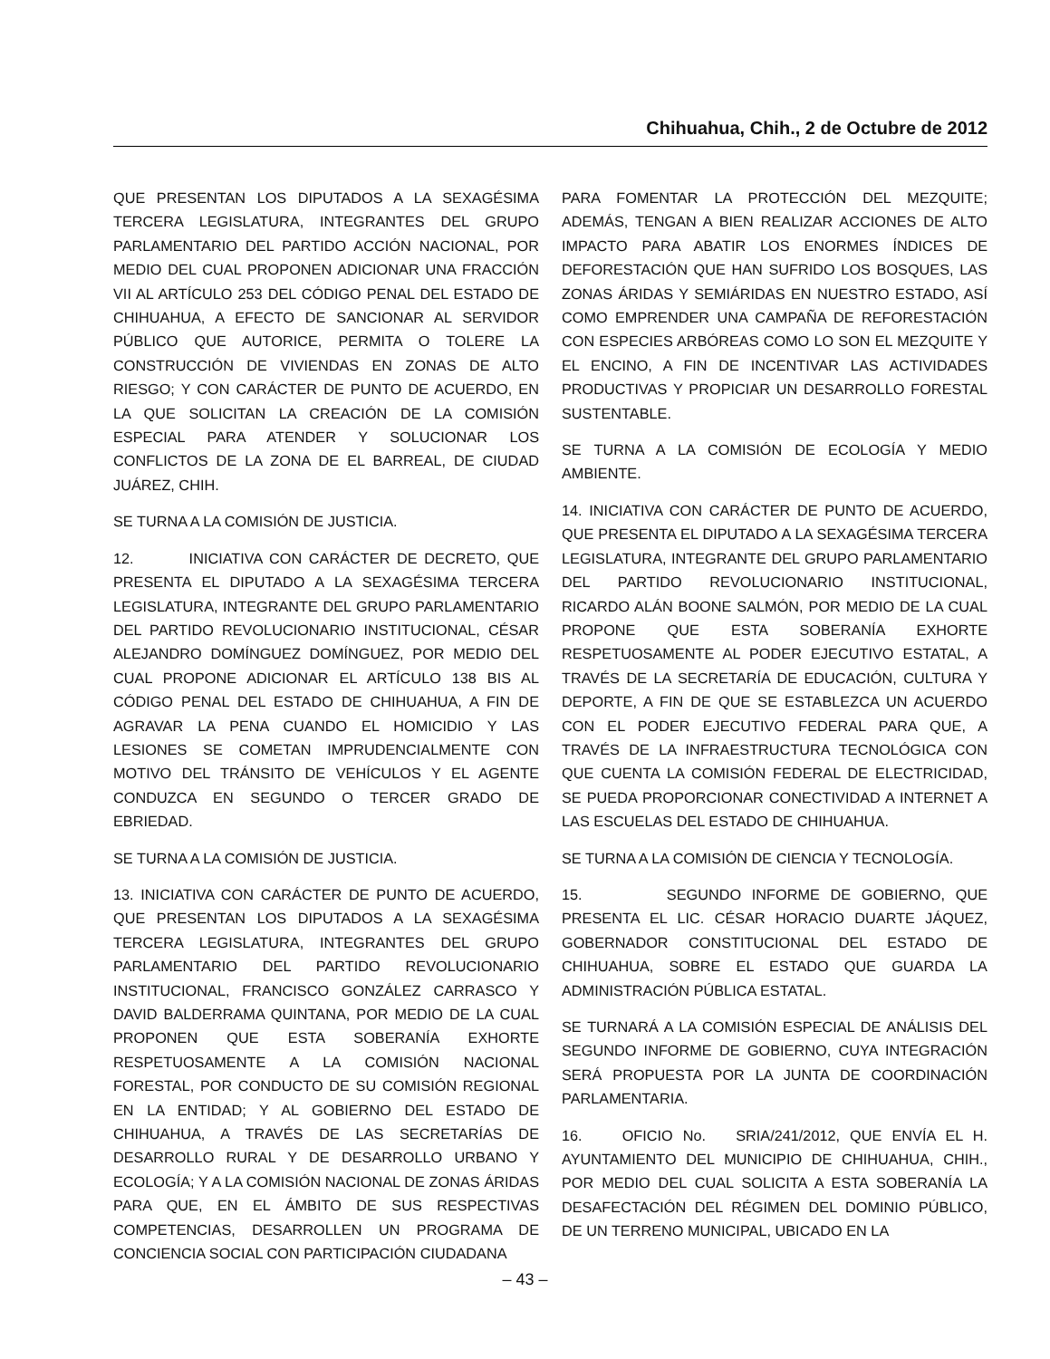Chihuahua, Chih., 2 de Octubre de 2012
QUE PRESENTAN LOS DIPUTADOS A LA SEXAGÉSIMA TERCERA LEGISLATURA, INTEGRANTES DEL GRUPO PARLAMENTARIO DEL PARTIDO ACCIÓN NACIONAL, POR MEDIO DEL CUAL PROPONEN ADICIONAR UNA FRACCIÓN VII AL ARTÍCULO 253 DEL CÓDIGO PENAL DEL ESTADO DE CHIHUAHUA, A EFECTO DE SANCIONAR AL SERVIDOR PÚBLICO QUE AUTORICE, PERMITA O TOLERE LA CONSTRUCCIÓN DE VIVIENDAS EN ZONAS DE ALTO RIESGO; Y CON CARÁCTER DE PUNTO DE ACUERDO, EN LA QUE SOLICITAN LA CREACIÓN DE LA COMISIÓN ESPECIAL PARA ATENDER Y SOLUCIONAR LOS CONFLICTOS DE LA ZONA DE EL BARREAL, DE CIUDAD JUÁREZ, CHIH.
SE TURNA A LA COMISIÓN DE JUSTICIA.
12. INICIATIVA CON CARÁCTER DE DECRETO, QUE PRESENTA EL DIPUTADO A LA SEXAGÉSIMA TERCERA LEGISLATURA, INTEGRANTE DEL GRUPO PARLAMENTARIO DEL PARTIDO REVOLUCIONARIO INSTITUCIONAL, CÉSAR ALEJANDRO DOMÍNGUEZ DOMÍNGUEZ, POR MEDIO DEL CUAL PROPONE ADICIONAR EL ARTÍCULO 138 BIS AL CÓDIGO PENAL DEL ESTADO DE CHIHUAHUA, A FIN DE AGRAVAR LA PENA CUANDO EL HOMICIDIO Y LAS LESIONES SE COMETAN IMPRUDENCIALMENTE CON MOTIVO DEL TRÁNSITO DE VEHÍCULOS Y EL AGENTE CONDUZCA EN SEGUNDO O TERCER GRADO DE EBRIEDAD.
SE TURNA A LA COMISIÓN DE JUSTICIA.
13. INICIATIVA CON CARÁCTER DE PUNTO DE ACUERDO, QUE PRESENTAN LOS DIPUTADOS A LA SEXAGÉSIMA TERCERA LEGISLATURA, INTEGRANTES DEL GRUPO PARLAMENTARIO DEL PARTIDO REVOLUCIONARIO INSTITUCIONAL, FRANCISCO GONZÁLEZ CARRASCO Y DAVID BALDERRAMA QUINTANA, POR MEDIO DE LA CUAL PROPONEN QUE ESTA SOBERANÍA EXHORTE RESPETUOSAMENTE A LA COMISIÓN NACIONAL FORESTAL, POR CONDUCTO DE SU COMISIÓN REGIONAL EN LA ENTIDAD; Y AL GOBIERNO DEL ESTADO DE CHIHUAHUA, A TRAVÉS DE LAS SECRETARÍAS DE DESARROLLO RURAL Y DE DESARROLLO URBANO Y ECOLOGÍA; Y A LA COMISIÓN NACIONAL DE ZONAS ÁRIDAS PARA QUE, EN EL ÁMBITO DE SUS RESPECTIVAS COMPETENCIAS, DESARROLLEN UN PROGRAMA DE CONCIENCIA SOCIAL CON PARTICIPACIÓN CIUDADANA
PARA FOMENTAR LA PROTECCIÓN DEL MEZQUITE; ADEMÁS, TENGAN A BIEN REALIZAR ACCIONES DE ALTO IMPACTO PARA ABATIR LOS ENORMES ÍNDICES DE DEFORESTACIÓN QUE HAN SUFRIDO LOS BOSQUES, LAS ZONAS ÁRIDAS Y SEMIÁRIDAS EN NUESTRO ESTADO, ASÍ COMO EMPRENDER UNA CAMPAÑA DE REFORESTACIÓN CON ESPECIES ARBÓREAS COMO LO SON EL MEZQUITE Y EL ENCINO, A FIN DE INCENTIVAR LAS ACTIVIDADES PRODUCTIVAS Y PROPICIAR UN DESARROLLO FORESTAL SUSTENTABLE.
SE TURNA A LA COMISIÓN DE ECOLOGÍA Y MEDIO AMBIENTE.
14. INICIATIVA CON CARÁCTER DE PUNTO DE ACUERDO, QUE PRESENTA EL DIPUTADO A LA SEXAGÉSIMA TERCERA LEGISLATURA, INTEGRANTE DEL GRUPO PARLAMENTARIO DEL PARTIDO REVOLUCIONARIO INSTITUCIONAL, RICARDO ALÁN BOONE SALMÓN, POR MEDIO DE LA CUAL PROPONE QUE ESTA SOBERANÍA EXHORTE RESPETUOSAMENTE AL PODER EJECUTIVO ESTATAL, A TRAVÉS DE LA SECRETARÍA DE EDUCACIÓN, CULTURA Y DEPORTE, A FIN DE QUE SE ESTABLEZCA UN ACUERDO CON EL PODER EJECUTIVO FEDERAL PARA QUE, A TRAVÉS DE LA INFRAESTRUCTURA TECNOLÓGICA CON QUE CUENTA LA COMISIÓN FEDERAL DE ELECTRICIDAD, SE PUEDA PROPORCIONAR CONECTIVIDAD A INTERNET A LAS ESCUELAS DEL ESTADO DE CHIHUAHUA.
SE TURNA A LA COMISIÓN DE CIENCIA Y TECNOLOGÍA.
15. SEGUNDO INFORME DE GOBIERNO, QUE PRESENTA EL LIC. CÉSAR HORACIO DUARTE JÁQUEZ, GOBERNADOR CONSTITUCIONAL DEL ESTADO DE CHIHUAHUA, SOBRE EL ESTADO QUE GUARDA LA ADMINISTRACIÓN PÚBLICA ESTATAL.
SE TURNARÁ A LA COMISIÓN ESPECIAL DE ANÁLISIS DEL SEGUNDO INFORME DE GOBIERNO, CUYA INTEGRACIÓN SERÁ PROPUESTA POR LA JUNTA DE COORDINACIÓN PARLAMENTARIA.
16. OFICIO No. SRIA/241/2012, QUE ENVÍA EL H. AYUNTAMIENTO DEL MUNICIPIO DE CHIHUAHUA, CHIH., POR MEDIO DEL CUAL SOLICITA A ESTA SOBERANÍA LA DESAFECTACIÓN DEL RÉGIMEN DEL DOMINIO PÚBLICO, DE UN TERRENO MUNICIPAL, UBICADO EN LA
– 43 –